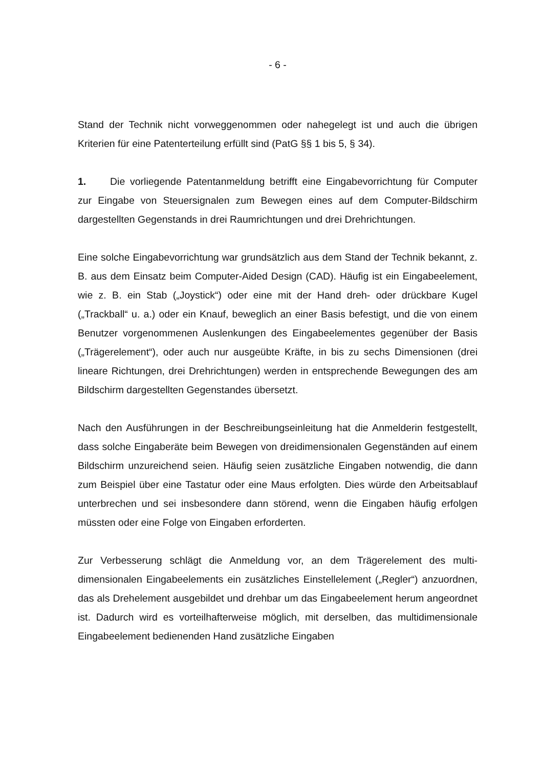- 6 -
Stand der Technik nicht vorweggenommen oder nahegelegt ist und auch die übri­gen Kriterien für eine Patenterteilung erfüllt sind (PatG §§ 1 bis 5, § 34).
1. Die vorliegende Patentanmeldung betrifft eine Eingabevorrichtung für Com­puter zur Eingabe von Steuersignalen zum Bewegen eines auf dem Computer-Bildschirm dargestellten Gegenstands in drei Raumrichtungen und drei Drehrich­tungen.
Eine solche Eingabevorrichtung war grundsätzlich aus dem Stand der Technik be­kannt, z. B. aus dem Einsatz beim Computer-Aided Design (CAD). Häufig ist ein Eingabeelement, wie z. B. ein Stab („Joystick“) oder eine mit der Hand dreh- oder drückbare Kugel („Trackball“ u. a.) oder ein Knauf, beweglich an einer Basis befestigt, und die von einem Benutzer vorgenommenen Auslenkungen des Eingabeelementes gegenüber der Basis („Trägerelement“), oder auch nur aus­geübte Kräfte, in bis zu sechs Dimensionen (drei lineare Richtungen, drei Drehrichtungen) werden in entsprechende Bewegungen des am Bildschirm dargestellten Gegenstandes übersetzt.
Nach den Ausführungen in der Beschreibungseinleitung hat die Anmelderin fest­gestellt, dass solche Eingaberäte beim Bewegen von dreidimensionalen Gegen­ständen auf einem Bildschirm unzureichend seien. Häufig seien zusätzliche Ein­gaben notwendig, die dann zum Beispiel über eine Tastatur oder eine Maus er­folgten. Dies würde den Arbeitsablauf unterbrechen und sei insbesondere dann störend, wenn die Eingaben häufig erfolgen müssten oder eine Folge von Ein­gaben erforderten.
Zur Verbesserung schlägt die Anmeldung vor, an dem Trägerelement des multi­dimensionalen Eingabeelements ein zusätzliches Einstellelement („Regler“) anzu­ordnen, das als Drehelement ausgebildet und drehbar um das Eingabeelement herum angeordnet ist. Dadurch wird es vorteilhafterweise möglich, mit derselben, das multidimensionale Eingabeelement bedienenden Hand zusätzliche Eingaben